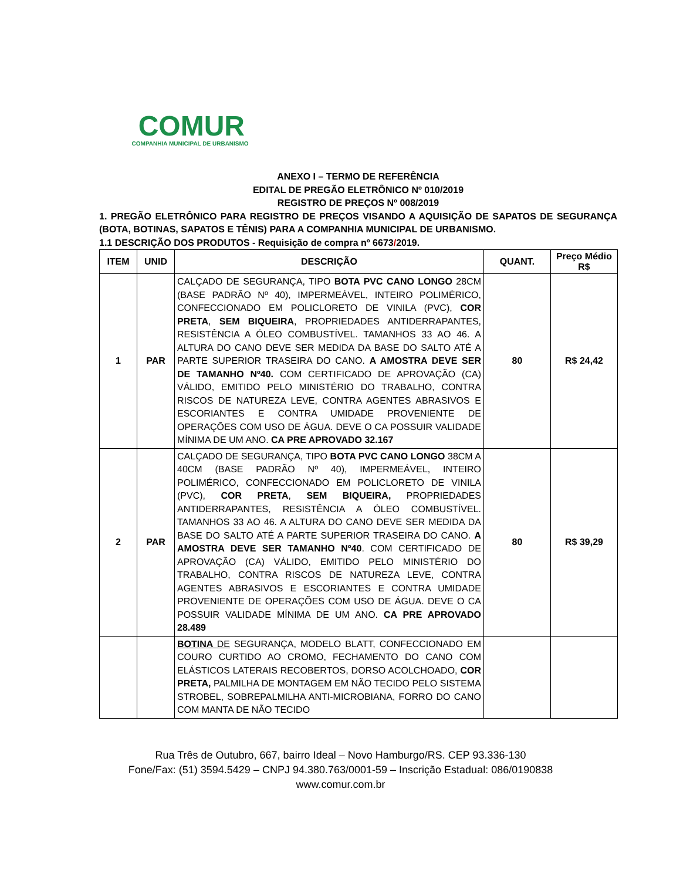COMUR
COMPANHIA MUNICIPAL DE URBANISMO
ANEXO I – TERMO DE REFERÊNCIA
EDITAL DE PREGÃO ELETRÔNICO Nº 010/2019
REGISTRO DE PREÇOS Nº 008/2019
1. PREGÃO ELETRÔNICO PARA REGISTRO DE PREÇOS VISANDO A AQUISIÇÃO DE SAPATOS DE SEGURANÇA (BOTA, BOTINAS, SAPATOS E TÊNIS) PARA A COMPANHIA MUNICIPAL DE URBANISMO.
1.1 DESCRIÇÃO DOS PRODUTOS - Requisição de compra nº 6673/2019.
| ITEM | UNID | DESCRIÇÃO | QUANT. | Preço Médio R$ |
| --- | --- | --- | --- | --- |
| 1 | PAR | CALÇADO DE SEGURANÇA, TIPO BOTA PVC CANO LONGO 28CM (BASE PADRÃO Nº 40), IMPERMEÁVEL, INTEIRO POLIMÉRICO, CONFECCIONADO EM POLICLORETO DE VINILA (PVC), COR PRETA , SEM BIQUEIRA , PROPRIEDADES ANTIDERRAPANTES, RESISTÊNCIA A ÓLEO COMBUSTÍVEL. TAMANHOS 33 AO 46. A ALTURA DO CANO DEVE SER MEDIDA DA BASE DO SALTO ATÉ A PARTE SUPERIOR TRASEIRA DO CANO. A AMOSTRA DEVE SER DE TAMANHO Nº40. COM CERTIFICADO DE APROVAÇÃO (CA) VÁLIDO, EMITIDO PELO MINISTÉRIO DO TRABALHO, CONTRA RISCOS DE NATUREZA LEVE, CONTRA AGENTES ABRASIVOS E ESCORIANTES E CONTRA UMIDADE PROVENIENTE DE OPERAÇÕES COM USO DE ÁGUA. DEVE O CA POSSUIR VALIDADE MÍNIMA DE UM ANO. CA PRE APROVADO 32.167 | 80 | R$ 24,42 |
| 2 | PAR | CALÇADO DE SEGURANÇA, TIPO BOTA PVC CANO LONGO 38CM A 40CM (BASE PADRÃO Nº 40), IMPERMEÁVEL, INTEIRO POLIMÉRICO, CONFECCIONADO EM POLICLORETO DE VINILA (PVC), COR PRETA , SEM BIQUEIRA, PROPRIEDADES ANTIDERRAPANTES, RESISTÊNCIA A ÓLEO COMBUSTÍVEL. TAMANHOS 33 AO 46. A ALTURA DO CANO DEVE SER MEDIDA DA BASE DO SALTO ATÉ A PARTE SUPERIOR TRASEIRA DO CANO. A AMOSTRA DEVE SER TAMANHO Nº40 . COM CERTIFICADO DE APROVAÇÃO (CA) VÁLIDO, EMITIDO PELO MINISTÉRIO DO TRABALHO, CONTRA RISCOS DE NATUREZA LEVE, CONTRA AGENTES ABRASIVOS E ESCORIANTES E CONTRA UMIDADE PROVENIENTE DE OPERAÇÕES COM USO DE ÁGUA. DEVE O CA POSSUIR VALIDADE MÍNIMA DE UM ANO. CA PRE APROVADO 28.489 | 80 | R$ 39,29 |
| | | BOTINA DE SEGURANÇA, MODELO BLATT, CONFECCIONADO EM COURO CURTIDO AO CROMO, FECHAMENTO DO CANO COM ELÁSTICOS LATERAIS RECOBERTOS, DORSO ACOLCHOADO, COR PRETA, PALMILHA DE MONTAGEM EM NÃO TECIDO PELO SISTEMA STROBEL, SOBREPALMILHA ANTI-MICROBIANA, FORRO DO CANO COM MANTA DE NÃO TECIDO | | |
Rua Três de Outubro, 667, bairro Ideal – Novo Hamburgo/RS. CEP 93.336-130
Fone/Fax: (51) 3594.5429 – CNPJ 94.380.763/0001-59 – Inscrição Estadual: 086/0190838
www.comur.com.br